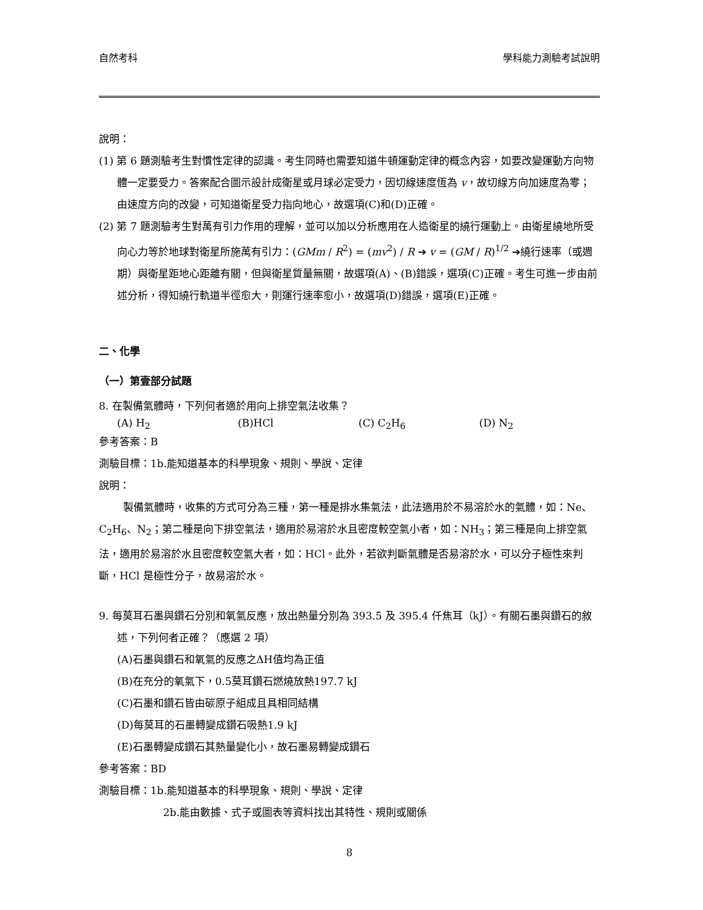自然考科 學科能力測驗考試說明
說明：
(1) 第 6 題測驗考生對慣性定律的認識。考生同時也需要知道牛頓運動定律的概念內容，如要改變運動方向物體一定要受力。答案配合圖示設計成衛星或月球必定受力，因切線速度恆為 v，故切線方向加速度為零；由速度方向的改變，可知道衛星受力指向地心，故選項(C)和(D)正確。
(2) 第 7 題測驗考生對萬有引力作用的理解，並可以加以分析應用在人造衛星的繞行運動上。由衛星繞地所受向心力等於地球對衛星所施萬有引力：(GMm / R<sup>2</sup>) = (mv<sup>2</sup>) / R ➔ v = (GM / R)<sup>1/2</sup> ➔繞行速率（或週期）與衛星距地心距離有關，但與衛星質量無關，故選項(A)、(B)錯誤，選項(C)正確。考生可進一步由前述分析，得知繞行軌道半徑愈大，則運行速率愈小，故選項(D)錯誤，選項(E)正確。
二、化學
（一）第壹部分試題
8. 在製備氣體時，下列何者適於用向上排空氣法收集？
(A) H<sub>2</sub> (B)HCl (C) C<sub>2</sub>H<sub>6</sub> (D) N<sub>2</sub>
參考答案：B
測驗目標：1b.能知道基本的科學現象、規則、學說、定律
說明：
製備氣體時，收集的方式可分為三種，第一種是排水集氣法，此法適用於不易溶於水的氣體，如：Ne、C<sub>2</sub>H<sub>6</sub>、N<sub>2</sub>；第二種是向下排空氣法，適用於易溶於水且密度較空氣小者，如：NH<sub>3</sub>；第三種是向上排空氣法，適用於易溶於水且密度較空氣大者，如：HCl。此外，若欲判斷氣體是否易溶於水，可以分子極性來判斷，HCl 是極性分子，故易溶於水。
9. 每莫耳石墨與鑽石分別和氧氣反應，放出熱量分別為 393.5 及 395.4 仟焦耳（kJ）。有關石墨與鑽石的敘述，下列何者正確？（應選 2 項）
(A)石墨與鑽石和氧氣的反應之ΔH值均為正值
(B)在充分的氧氣下，0.5莫耳鑽石燃燒放熱197.7 kJ
(C)石墨和鑽石皆由碳原子組成且具相同結構
(D)每莫耳的石墨轉變成鑽石吸熱1.9 kJ
(E)石墨轉變成鑽石其熱量變化小，故石墨易轉變成鑽石
參考答案：BD
測驗目標：1b.能知道基本的科學現象、規則、學說、定律
2b.能由數據、式子或圖表等資料找出其特性、規則或關係
8